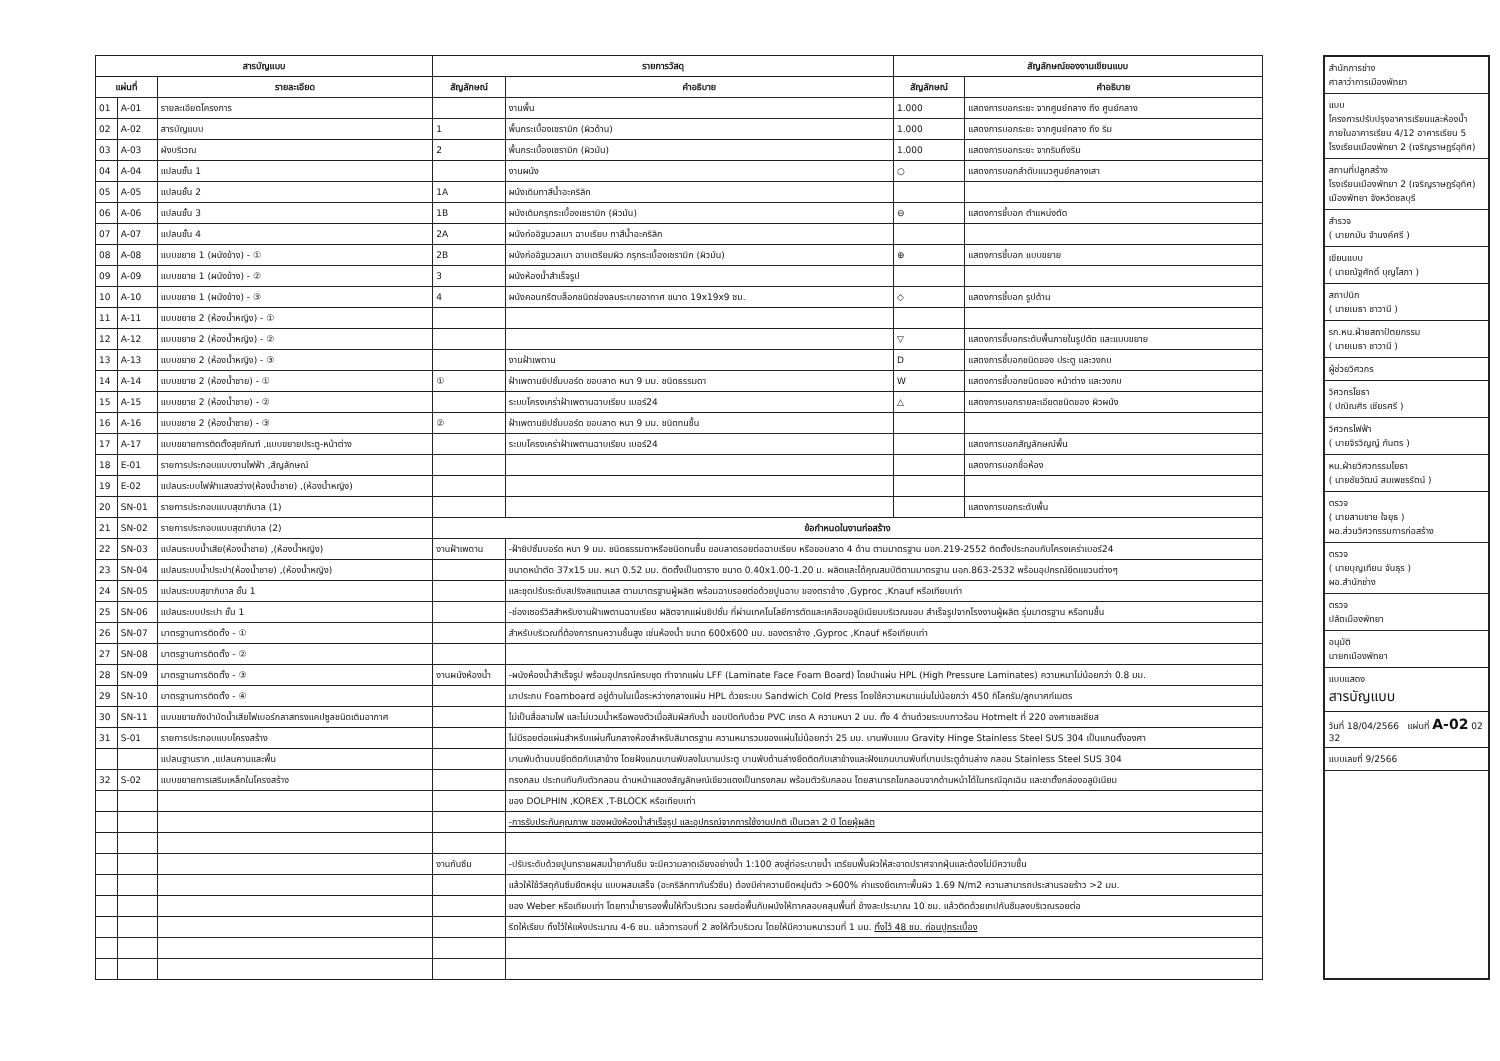| สารบัญแบบ | | | รายการวัสดุ | | สัญลักษณ์ของงานเขียนแบบ | |
| --- | --- | --- | --- | --- | --- | --- |
| แผ่นที่ | | รายละเอียด | สัญลักษณ์ | คำอธิบาย | สัญลักษณ์ | คำอธิบาย |
| 01 | A-01 | รายละเอียดโครงการ | | งานพื้น | 1.000 | แสดงการบอกระยะ จากศูนย์กลาง ถึง ศูนย์กลาง |
| 02 | A-02 | สารบัญแบบ | 1 | พื้นกระเบื้องเซรามิก (ผิวด้าน) | 1.000 | แสดงการบอกระยะ จากศูนย์กลาง ถึง ริม |
| 03 | A-03 | ผังบริเวณ | 2 | พื้นกระเบื้องเซรามิก (ผิวมัน) | 1.000 | แสดงการบอกระยะ จากริมถึงริม |
| 04 | A-04 | แปลนชั้น 1 | | งานผนัง | ○ | แสดงการบอกลำดับแนวศูนย์กลางเสา |
| 05 | A-05 | แปลนชั้น 2 | 1A | ผนังเดิมทาสีน้ำอะคริลิก | | |
| 06 | A-06 | แปลนชั้น 3 | 1B | ผนังเดิมกรุกระเบื้องเซรามิก (ผิวมัน) | ⊖ | แสดงการชี้บอก ตำแหน่งตัด |
| 07 | A-07 | แปลนชั้น 4 | 2A | ผนังก่ออิฐมวลเบา ฉาบเรียบ ทาสีน้ำอะคริลิก | | |
| 08 | A-08 | แบบขยาย 1 (ผนังข้าง) - ① | 2B | ผนังก่ออิฐมวลเบา ฉาบเตรียมผิว กรุกระเบื้องเซรามิก (ผิวมัน) | ⊕ | แสดงการชี้บอก แบบขยาย |
| 09 | A-09 | แบบขยาย 1 (ผนังข้าง) - ② | 3 | ผนังห้องน้ำสำเร็จรูป | | |
| 10 | A-10 | แบบขยาย 1 (ผนังข้าง) - ③ | 4 | ผนังคอนกรีตบล็อกชนิดช่องลมระบายอากาศ ขนาด 19x19x9 ซม. | ◇ | แสดงการชี้บอก รูปด้าน |
| 11 | A-11 | แบบขยาย 2 (ห้องน้ำหญิง) - ① | | | | |
| 12 | A-12 | แบบขยาย 2 (ห้องน้ำหญิง) - ② | | | ▽ | แสดงการชี้บอกระดับพื้นภายในรูปตัด และแบบขยาย |
| 13 | A-13 | แบบขยาย 2 (ห้องน้ำหญิง) - ③ | | งานฝ้าเพดาน | D | แสดงการชี้บอกชนิดของ ประตู และวงกบ |
| 14 | A-14 | แบบขยาย 2 (ห้องน้ำชาย) - ① | ① | ฝ้าเพดานยิปซั่มบอร์ด ขอบลาด หนา 9 มม. ชนิดธรรมดา | W | แสดงการชี้บอกชนิดของ หน้าต่าง และวงกบ |
| 15 | A-15 | แบบขยาย 2 (ห้องน้ำชาย) - ② | | ระบบโครงเคร่าฝ้าเพดานฉาบเรียบ เบอร์24 | △ | แสดงการบอกรายละเอียดชนิดของ ผิวผนัง |
| 16 | A-16 | แบบขยาย 2 (ห้องน้ำชาย) - ③ | ② | ฝ้าเพดานยิปซั่มบอร์ด ขอบลาด หนา 9 มม. ชนิดทนชื้น | | |
| 17 | A-17 | แบบขยายการติดตั้งสุขภัณฑ์ ,แบบขยายประตู-หน้าต่าง | | ระบบโครงเคร่าฝ้าเพดานฉาบเรียบ เบอร์24 | | แสดงการบอกสัญลักษณ์พื้น |
| 18 | E-01 | รายการประกอบแบบงานไฟฟ้า ,สัญลักษณ์ | | | | แสดงการบอกชื่อห้อง |
| 19 | E-02 | แปลนระบบไฟฟ้าแสงสว่าง(ห้องน้ำชาย) ,(ห้องน้ำหญิง) | | | | |
| 20 | SN-01 | รายการประกอบแบบสุขาภิบาล (1) | | | | แสดงการบอกระดับพื้น |
| 21 | SN-02 | รายการประกอบแบบสุขาภิบาล (2) | ข้อกำหนดในงานก่อสร้าง | | | |
| 22 | SN-03 | แปลนระบบน้ำเสีย(ห้องน้ำชาย) ,(ห้องน้ำหญิง) | งานฝ้าเพดาน | -ฝ้ายิปซั่มบอร์ด หนา 9 มม. ชนิดธรรมดาหรือชนิดทนชื้น ขอบลาดรอยต่อฉาบเรียบ หรือขอบลาด 4 ด้าน ตามมาตรฐาน มอก.219-2552 ติดตั้งประกอบกับโครงเคร่าเบอร์24 | | |
| 23 | SN-04 | แปลนระบบน้ำประปา(ห้องน้ำชาย) ,(ห้องน้ำหญิง) | | ขนาดหน้าตัด 37x15 มม. หนา 0.52 มม. ติดตั้งเป็นตาราง ขนาด 0.40x1.00-1.20 ม. ผลิตและได้คุณสมบัติตามมาตรฐาน มอก.863-2532 พร้อมอุปกรณ์ยึดแขวนต่างๆ | | |
| 24 | SN-05 | แปลนระบบสุขาภิบาล ชั้น 1 | | และชุดปรับระดับสปริงสแตนเลส ตามมาตรฐานผู้ผลิต พร้อมฉาบรอยต่อด้วยปูนฉาบ ของตราช้าง ,Gyproc ,Knauf หรือเทียบเท่า | | |
| 25 | SN-06 | แปลนระบบประปา ชั้น 1 | | -ช่องเซอร์วิสสำหรับงานฝ้าเพดานฉาบเรียบ ผลิตจากแผ่นยิปซั่ม ที่ผ่านเทคโนโลยีการตัดและเคลือบอลูมิเนียมบริเวณขอบ สำเร็จรูปจากโรงงานผู้ผลิต รุ่นมาตรฐาน หรือทนชื้น | | |
| 26 | SN-07 | มาตรฐานการติดตั้ง - ① | | สำหรับบริเวณที่ต้องการทนความชื้นสูง เช่นห้องน้ำ ขนาด 600x600 มม. ของตราช้าง ,Gyproc ,Knauf หรือเทียบเท่า | | |
| 27 | SN-08 | มาตรฐานการติดตั้ง - ② | | | | |
| 28 | SN-09 | มาตรฐานการติดตั้ง - ③ | งานผนังห้องน้ำ | -ผนังห้องน้ำสำเร็จรูป พร้อมอุปกรณ์ครบชุด ทำจากแผ่น LFF (Laminate Face Foam Board) โดยนำแผ่น HPL (High Pressure Laminates) ความหนาไม่น้อยกว่า 0.8 มม. | | |
| 29 | SN-10 | มาตรฐานการติดตั้ง - ④ | | มาประกบ Foamboard อยู่ด้านในเนื้อระหว่างกลางแผ่น HPL ด้วยระบบ Sandwich Cold Press โดยใช้ความหนาแน่นไม่น้อยกว่า 450 กิโลกรัม/ลูกบาศก์เมตร | | |
| 30 | SN-11 | แบบขยายถังบำบัดน้ำเสียไฟเบอร์กลาสทรงแคปซูลชนิดเติมอากาศ | | ไม่เป็นสื่อลามไฟ และไม่บวมน้ำหรือพองตัวเมื่อสัมผัสกับน้ำ ขอบปิดทับด้วย PVC เกรด A ความหนา 2 มม. ทั้ง 4 ด้านด้วยระบบกาวร้อน Hotmelt ที่ 220 องศาเซลเซียส | | |
| 31 | S-01 | รายการประกอบแบบโครงสร้าง | | ไม่มีรอยต่อแผ่นสำหรับแผ่นกั้นกลางห้องสำหรับสิมาตรฐาน ความหนารวมของแผ่นไม่น้อยกว่า 25 มม. บานพับแบบ Gravity Hinge Stainless Steel SUS 304 เป็นแกนตั้งองศา | | |
| | | แปลนฐานราก ,แปลนคานและพื้น | | บานพับด้านบนยึดติดกับเสาข้าง โดยฝังแกนบานพับลงในบานประตู บานพับด้านล่างยึดติดกับเสาข้างและฝังแกนบานพับที่บานประตูด้านล่าง กลอน Stainless Steel SUS 304 | | |
| 32 | S-02 | แบบขยายการเสริมเหล็กในโครงสร้าง | | ทรงกลม ประกบกันกับตัวกลอน ด้านหน้าแสดงสัญลักษณ์เขียวแดงเป็นทรงกลม พร้อมตัวรับกลอน โดยสามารถไขกลอนจากด้านหน้าได้ในกรณีฉุกเฉิน และขาตั้งกล่องอลูมิเนียม | | |
| | | | | ของ DOLPHIN ,KOREX ,T-BLOCK หรือเทียบเท่า | | |
| | | | | -การรับประกันคุณภาพ ของผนังห้องน้ำสำเร็จรูป และอุปกรณ์จากการใช้งานปกติ เป็นเวลา 2 ปี โดยผู้ผลิต | | |
| | | | งานกันซึม | -ปรับระดับด้วยปูนทรายผสมน้ำยากันซึม จะมีความลาดเอียงอย่างน้ำ 1:100 ลงสู่ท่อระบายน้ำ เตรียมพื้นผิวให้สะอาดปราศจากฝุ่นและต้องไม่มีความชื้น | | |
| | | | | แล้วให้ใช้วัสดุกันซึมยืดหยุ่น แบบผสมเสร็จ (อะคริลิกทากันรั่วซึม) ต้องมีค่าความยืดหยุ่นตัว >600% ค่าแรงยึดเกาะพื้นผิว 1.69 N/m2 ความสามารถประสานรอยร้าว >2 มม. | | |
| | | | | ของ Weber หรือเทียบเท่า โดยทาน้ำยารองพื้นให้ทั่วบริเวณ รอยต่อพื้นกับผนังให้ทาคลอบคลุมพื้นที่ ข้างละประมาณ 10 ซม. แล้วติดด้วยเทปกันซึมลงบริเวณรอยต่อ | | |
| | | | | รีดให้เรียบ ทิ้งไว้ให้แห้งประมาณ 4-6 ชม. แล้วทารอบที่ 2 ลงให้ทั่วบริเวณ โดยให้มีความหนารวมที่ 1 มม. ทิ้งไว้ 48 ชม. ก่อนปูกระเบื้อง | | |
สำนักการช่าง
ศาลาว่าการเมืองพัทยา
แบบ
โครงการปรับปรุงอาคารเรียนและห้องน้ำภายในอาคารเรียน 4/12 อาคารเรียน 5 โรงเรียนเมืองพัทยา 2 (เจริญราษฎร์อุทิศ)
สถานที่ปลูกสร้าง
โรงเรียนเมืองพัทยา 2 (เจริญราษฎร์อุทิศ) เมืองพัทยา จังหวัดชลบุรี
สำรวจ
( นายกมัน จำนงค์ศรี )
เขียนแบบ
( นายณัฐศักดิ์ บุญโสภา )
สถาปนิก
( นายเมธา ชาวานี )
รก.หน.ฝ่ายสถาปัตยกรรม
( นายเมธา ชาวานี )
ผู้ช่วยวิศวกร
วิศวกรโยธา
( ปณิฌศิร เชียรศรี )
วิศวกรไฟฟ้า
( นายจิรวิญญ์ กันตร )
หน.ฝ่ายวิศวกรรมโยธา
( นายชัยวัฒน์ สมเพชรรัตน์ )
ตรวจ
( นายสามชาย ใจยุธ )
ผอ.ส่วนวิศวกรรมการก่อสร้าง
ตรวจ
( นายบุญเทียน จันธุร )
ผอ.สำนักช่าง
ตรวจ
ปลัดเมืองพัทยา
อนุมัติ
นายกเมืองพัทยา
แบบแสดง
สารบัญแบบ
วันที่ 18/04/2566 แผ่นที่ A-02 02 32
แบบเลขที่ 9/2566